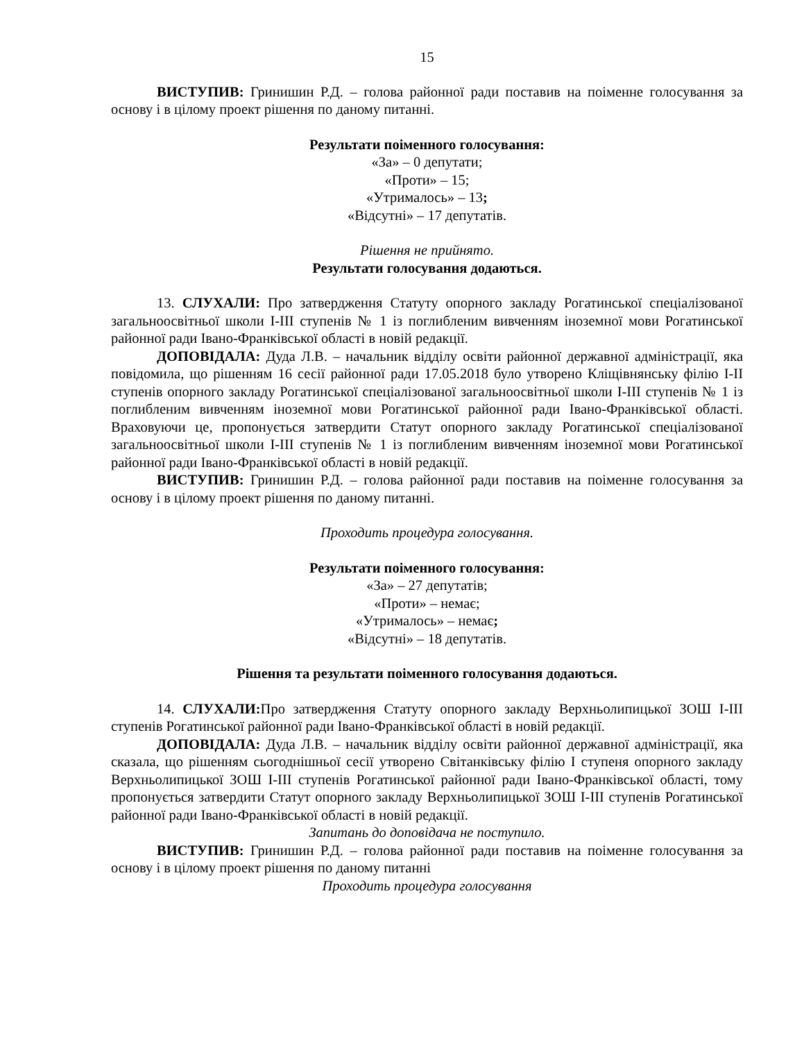15
ВИСТУПИВ: Гринишин Р.Д. – голова районної ради поставив на поіменне голосування за основу і в цілому проект рішення по даному питанні.
Результати поіменного голосування:
«За» – 0 депутати;
«Проти» – 15;
«Утрималось» – 13;
«Відсутні» – 17 депутатів.
Рішення не прийнято.
Результати голосування додаються.
13. СЛУХАЛИ: Про затвердження Статуту опорного закладу Рогатинської спеціалізованої загальноосвітньої школи І-ІІІ ступенів № 1 із поглибленим вивченням іноземної мови Рогатинської районної ради Івано-Франківської області в новій редакції.
ДОПОВІДАЛА: Дуда Л.В. – начальник відділу освіти районної державної адміністрації, яка повідомила, що рішенням 16 сесії районної ради 17.05.2018 було утворено Кліщівнянську філію І-ІІ ступенів опорного закладу Рогатинської спеціалізованої загальноосвітньої школи І-ІІІ ступенів № 1 із поглибленим вивченням іноземної мови Рогатинської районної ради Івано-Франківської області. Враховуючи це, пропонується затвердити Статут опорного закладу Рогатинської спеціалізованої загальноосвітньої школи І-ІІІ ступенів № 1 із поглибленим вивченням іноземної мови Рогатинської районної ради Івано-Франківської області в новій редакції.
ВИСТУПИВ: Гринишин Р.Д. – голова районної ради поставив на поіменне голосування за основу і в цілому проект рішення по даному питанні.
Проходить процедура голосування.
Результати поіменного голосування:
«За» – 27 депутатів;
«Проти» – немає;
«Утрималось» – немає;
«Відсутні» – 18 депутатів.
Рішення та результати поіменного голосування додаються.
14. СЛУХАЛИ: Про затвердження Статуту опорного закладу Верхньолипицької ЗОШ І-ІІІ ступенів Рогатинської районної ради Івано-Франківської області в новій редакції.
ДОПОВІДАЛА: Дуда Л.В. – начальник відділу освіти районної державної адміністрації, яка сказала, що рішенням сьогоднішньої сесії утворено Світанківську філію І ступеня опорного закладу Верхньолипицької ЗОШ І-ІІІ ступенів Рогатинської районної ради Івано-Франківської області, тому пропонується затвердити Статут опорного закладу Верхньолипицької ЗОШ І-ІІІ ступенів Рогатинської районної ради Івано-Франківської області в новій редакції.
Запитань до доповідача не поступило.
ВИСТУПИВ: Гринишин Р.Д. – голова районної ради поставив на поіменне голосування за основу і в цілому проект рішення по даному питанні
Проходить процедура голосування